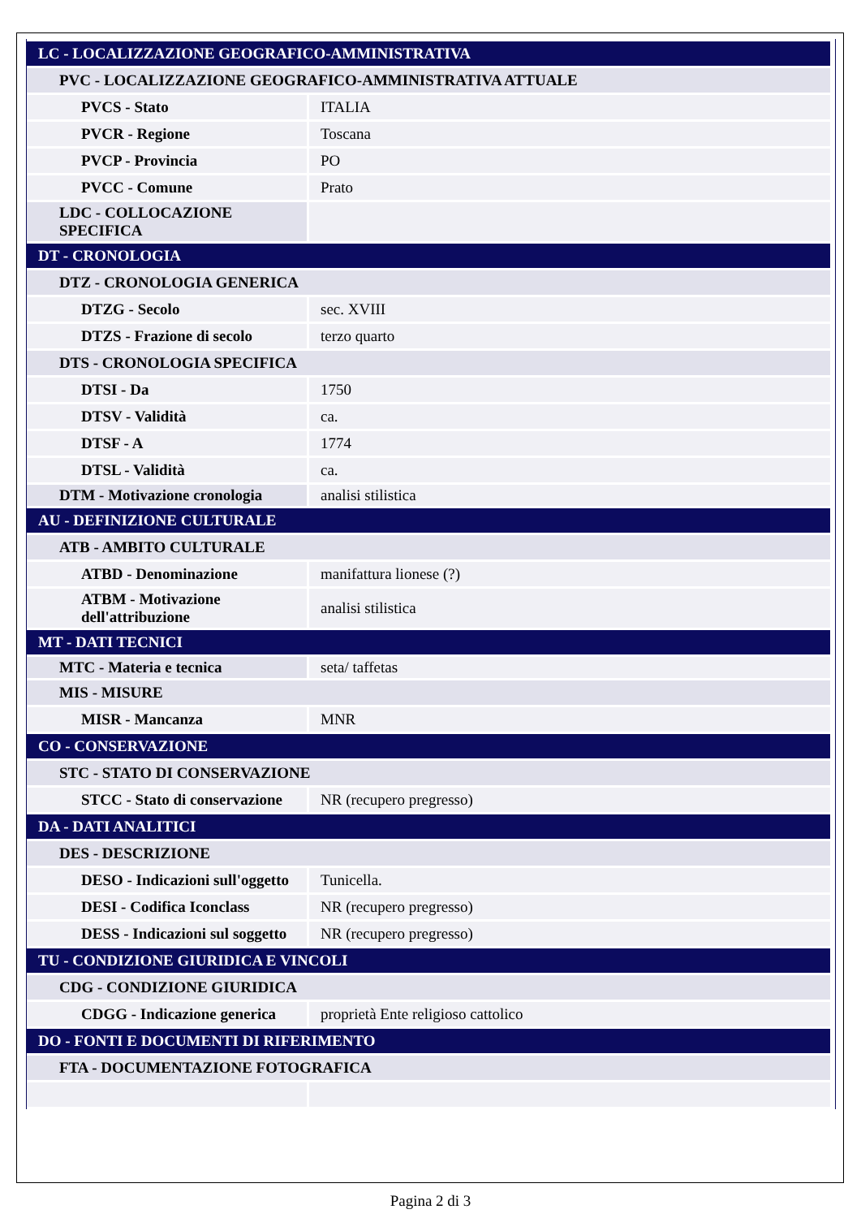| LC - LOCALIZZAZIONE GEOGRAFICO-AMMINISTRATIVA | |
| PVC - LOCALIZZAZIONE GEOGRAFICO-AMMINISTRATIVA ATTUALE | |
| PVCS - Stato | ITALIA |
| PVCR - Regione | Toscana |
| PVCP - Provincia | PO |
| PVCC - Comune | Prato |
| LDC - COLLOCAZIONE SPECIFICA | |
| DT - CRONOLOGIA | |
| DTZ - CRONOLOGIA GENERICA | |
| DTZG - Secolo | sec. XVIII |
| DTZS - Frazione di secolo | terzo quarto |
| DTS - CRONOLOGIA SPECIFICA | |
| DTSI - Da | 1750 |
| DTSV - Validità | ca. |
| DTSF - A | 1774 |
| DTSL - Validità | ca. |
| DTM - Motivazione cronologia | analisi stilistica |
| AU - DEFINIZIONE CULTURALE | |
| ATB - AMBITO CULTURALE | |
| ATBD - Denominazione | manifattura lionese (?) |
| ATBM - Motivazione dell'attribuzione | analisi stilistica |
| MT - DATI TECNICI | |
| MTC - Materia e tecnica | seta/ taffetas |
| MIS - MISURE | |
| MISR - Mancanza | MNR |
| CO - CONSERVAZIONE | |
| STC - STATO DI CONSERVAZIONE | |
| STCC - Stato di conservazione | NR (recupero pregresso) |
| DA - DATI ANALITICI | |
| DES - DESCRIZIONE | |
| DESO - Indicazioni sull'oggetto | Tunicella. |
| DESI - Codifica Iconclass | NR (recupero pregresso) |
| DESS - Indicazioni sul soggetto | NR (recupero pregresso) |
| TU - CONDIZIONE GIURIDICA E VINCOLI | |
| CDG - CONDIZIONE GIURIDICA | |
| CDGG - Indicazione generica | proprietà Ente religioso cattolico |
| DO - FONTI E DOCUMENTI DI RIFERIMENTO | |
| FTA - DOCUMENTAZIONE FOTOGRAFICA | |
Pagina 2 di 3